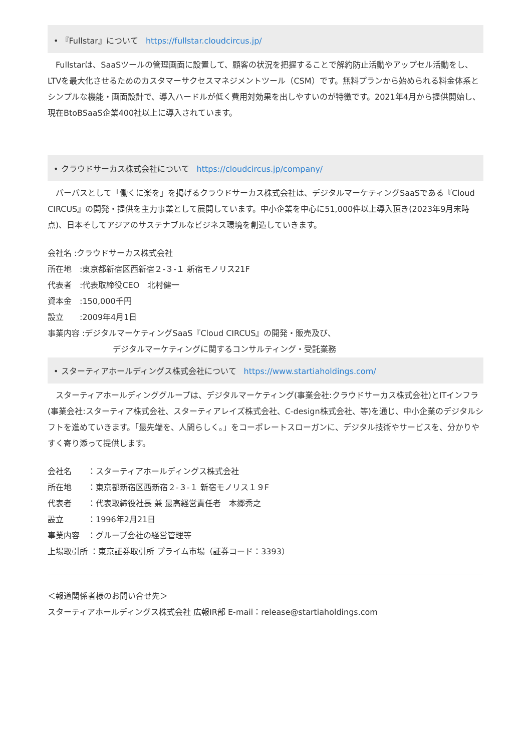• 『Fullstar』について https://fullstar.cloudcircus.jp/
　Fullstarは、SaaSツールの管理画面に設置して、顧客の状況を把握することで解約防止活動やアップセル活動をし、LTVを最大化させるためのカスタマーサクセスマネジメントツール（CSM）です。無料プランから始められる料金体系とシンプルな機能・画面設計で、導入ハードルが低く費用対効果を出しやすいのが特徴です。2021年4月から提供開始し、現在BtoBSaaS企業400社以上に導入されています。
• クラウドサーカス株式会社について https://cloudcircus.jp/company/
　パーパスとして「働くに楽を」を掲げるクラウドサーカス株式会社は、デジタルマーケティングSaaSである『Cloud CIRCUS』の開発・提供を主力事業として展開しています。中小企業を中心に51,000件以上導入頂き(2023年9月末時点)、日本そしてアジアのサステナブルなビジネス環境を創造していきます。
会社名 :クラウドサーカス株式会社
所在地　:東京都新宿区西新宿２-３-１ 新宿モノリス21F
代表者　:代表取締役CEO　北村健一
資本金　:150,000千円
設立　　:2009年4月1日
事業内容 :デジタルマーケティングSaaS『Cloud CIRCUS』の開発・販売及び、
デジタルマーケティングに関するコンサルティング・受託業務
• スターティアホールディングス株式会社について https://www.startiaholdings.com/
　スターティアホールディンググループは、デジタルマーケティング(事業会社:クラウドサーカス株式会社)とITインフラ(事業会社:スターティア株式会社、スターティアレイズ株式会社、C-design株式会社、等)を通じ、中小企業のデジタルシフトを進めていきます。「最先端を、人間らしく。」をコーポレートスローガンに、デジタル技術やサービスを、分かりやすく寄り添って提供します。
会社名　　：スターティアホールディングス株式会社
所在地　　：東京都新宿区西新宿２-３-１ 新宿モノリス１９F
代表者　　：代表取締役社長 兼 最高経営責任者　本郷秀之
設立　　　：1996年2月21日
事業内容　：グループ会社の経営管理等
上場取引所 ：東京証券取引所 プライム市場（証券コード：3393）
＜報道関係者様のお問い合せ先＞
スターティアホールディングス株式会社 広報IR部 E-mail：release@startiaholdings.com